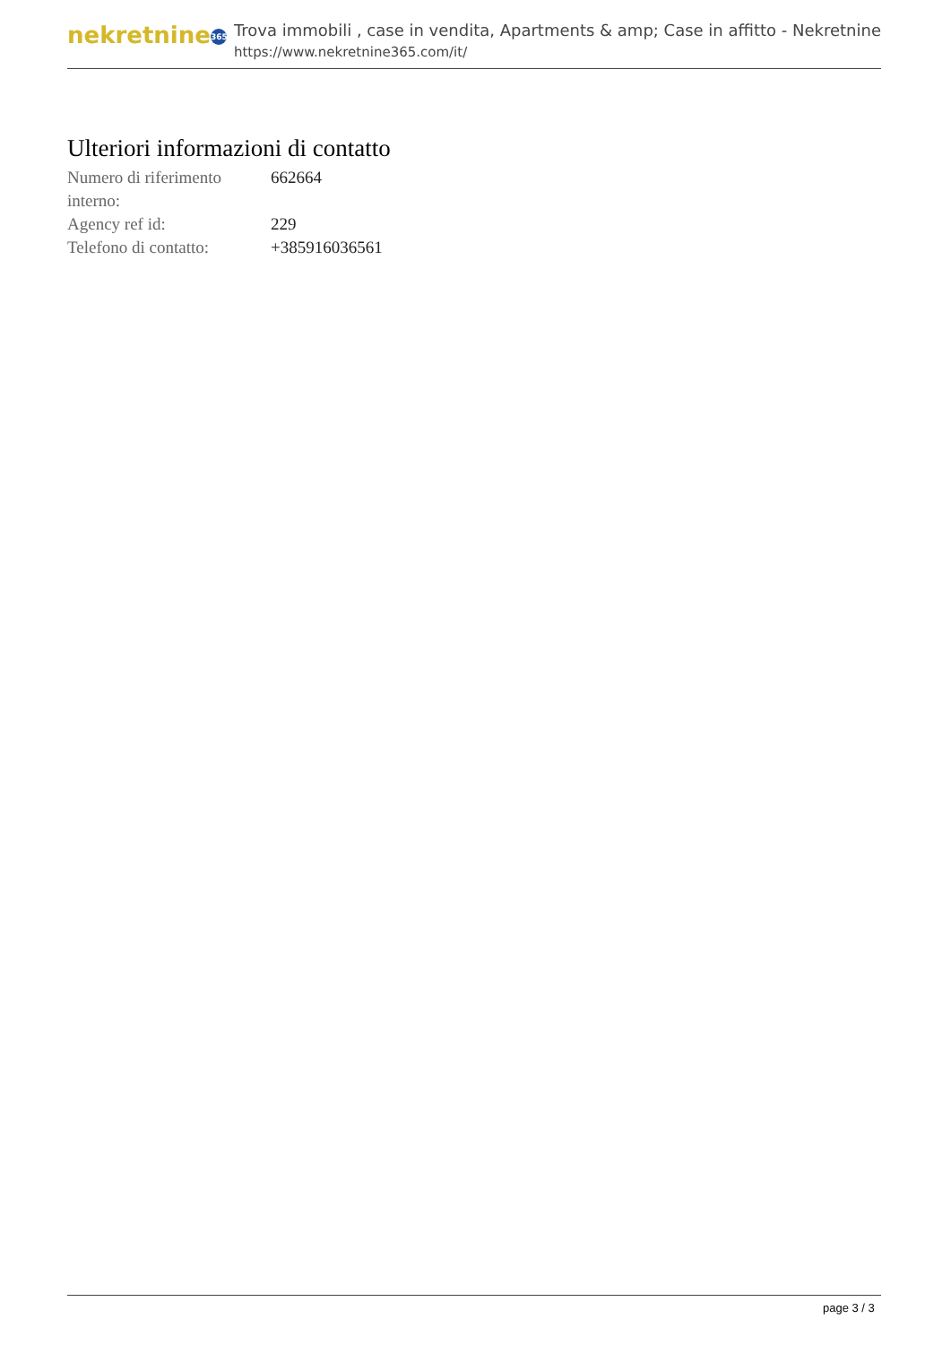nekretnine 365
Trova immobili , case in vendita, Apartments & amp; Case in affitto - Nekretnine
https://www.nekretnine365.com/it/
Ulteriori informazioni di contatto
| Numero di riferimento interno: | 662664 |
| Agency ref id: | 229 |
| Telefono di contatto: | +385916036561 |
page 3 / 3